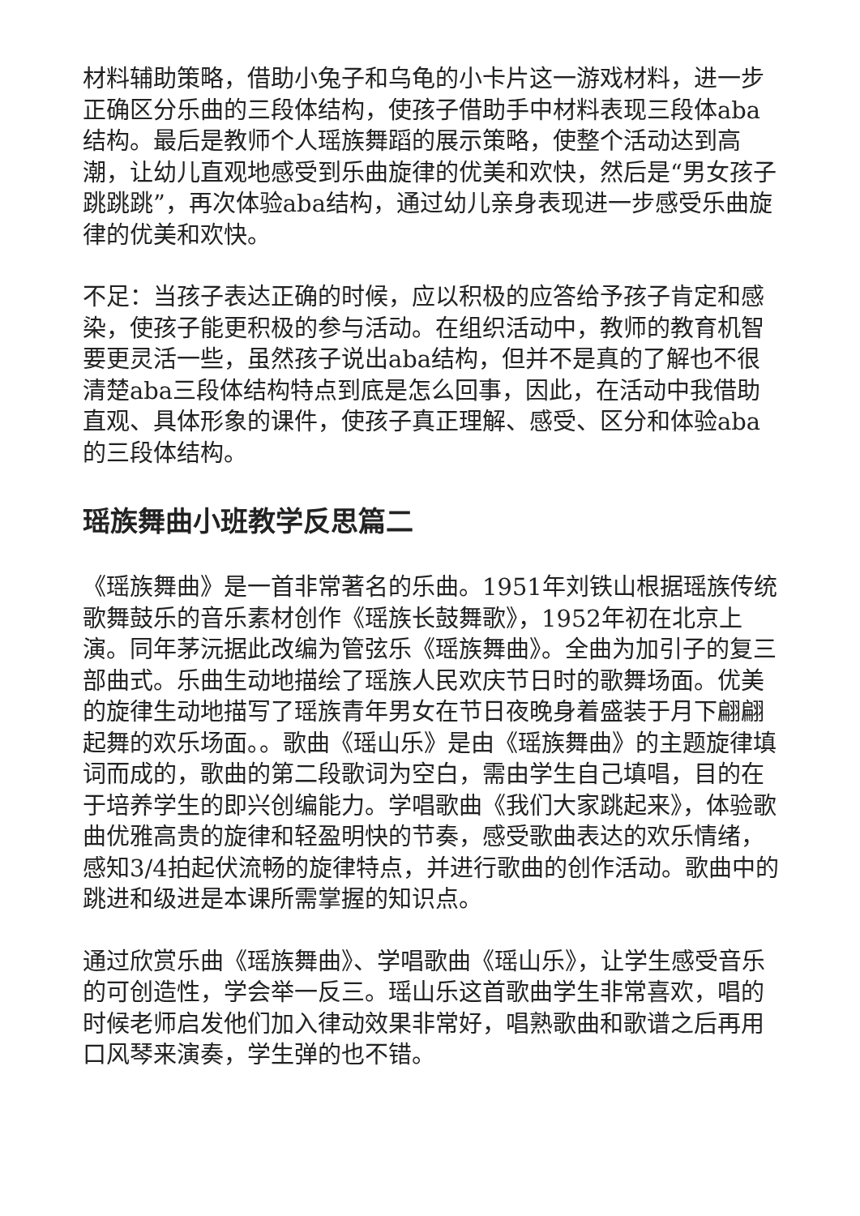材料辅助策略，借助小兔子和乌龟的小卡片这一游戏材料，进一步正确区分乐曲的三段体结构，使孩子借助手中材料表现三段体aba结构。最后是教师个人瑶族舞蹈的展示策略，使整个活动达到高潮，让幼儿直观地感受到乐曲旋律的优美和欢快，然后是“男女孩子跳跳跳”，再次体验aba结构，通过幼儿亲身表现进一步感受乐曲旋律的优美和欢快。
不足：当孩子表达正确的时候，应以积极的应答给予孩子肯定和感染，使孩子能更积极的参与活动。在组织活动中，教师的教育机智要更灵活一些，虽然孩子说出aba结构，但并不是真的了解也不很清楚aba三段体结构特点到底是怎么回事，因此，在活动中我借助直观、具体形象的课件，使孩子真正理解、感受、区分和体验aba的三段体结构。
瑶族舞曲小班教学反思篇二
《瑶族舞曲》是一首非常著名的乐曲。1951年刘铁山根据瑶族传统歌舞鼓乐的音乐素材创作《瑶族长鼓舞歌》，1952年初在北京上演。同年茅沅据此改编为管弦乐《瑶族舞曲》。全曲为加引子的复三部曲式。乐曲生动地描绘了瑶族人民欢庆节日时的歌舞场面。优美的旋律生动地描写了瑶族青年男女在节日夜晚身着盛装于月下翩翩起舞的欢乐场面。。歌曲《瑶山乐》是由《瑶族舞曲》的主题旋律填词而成的，歌曲的第二段歌词为空白，需由学生自己填唱，目的在于培养学生的即兴创编能力。学唱歌曲《我们大家跳起来》，体验歌曲优雅高贵的旋律和轻盈明快的节奏，感受歌曲表达的欢乐情绪，感知3/4拍起伏流畅的旋律特点，并进行歌曲的创作活动。歌曲中的跳进和级进是本课所需掌握的知识点。
通过欣赏乐曲《瑶族舞曲》、学唱歌曲《瑶山乐》，让学生感受音乐的可创造性，学会举一反三。瑶山乐这首歌曲学生非常喜欢，唱的时候老师启发他们加入律动效果非常好，唱熟歌曲和歌谱之后再用口风琴来演奏，学生弹的也不错。